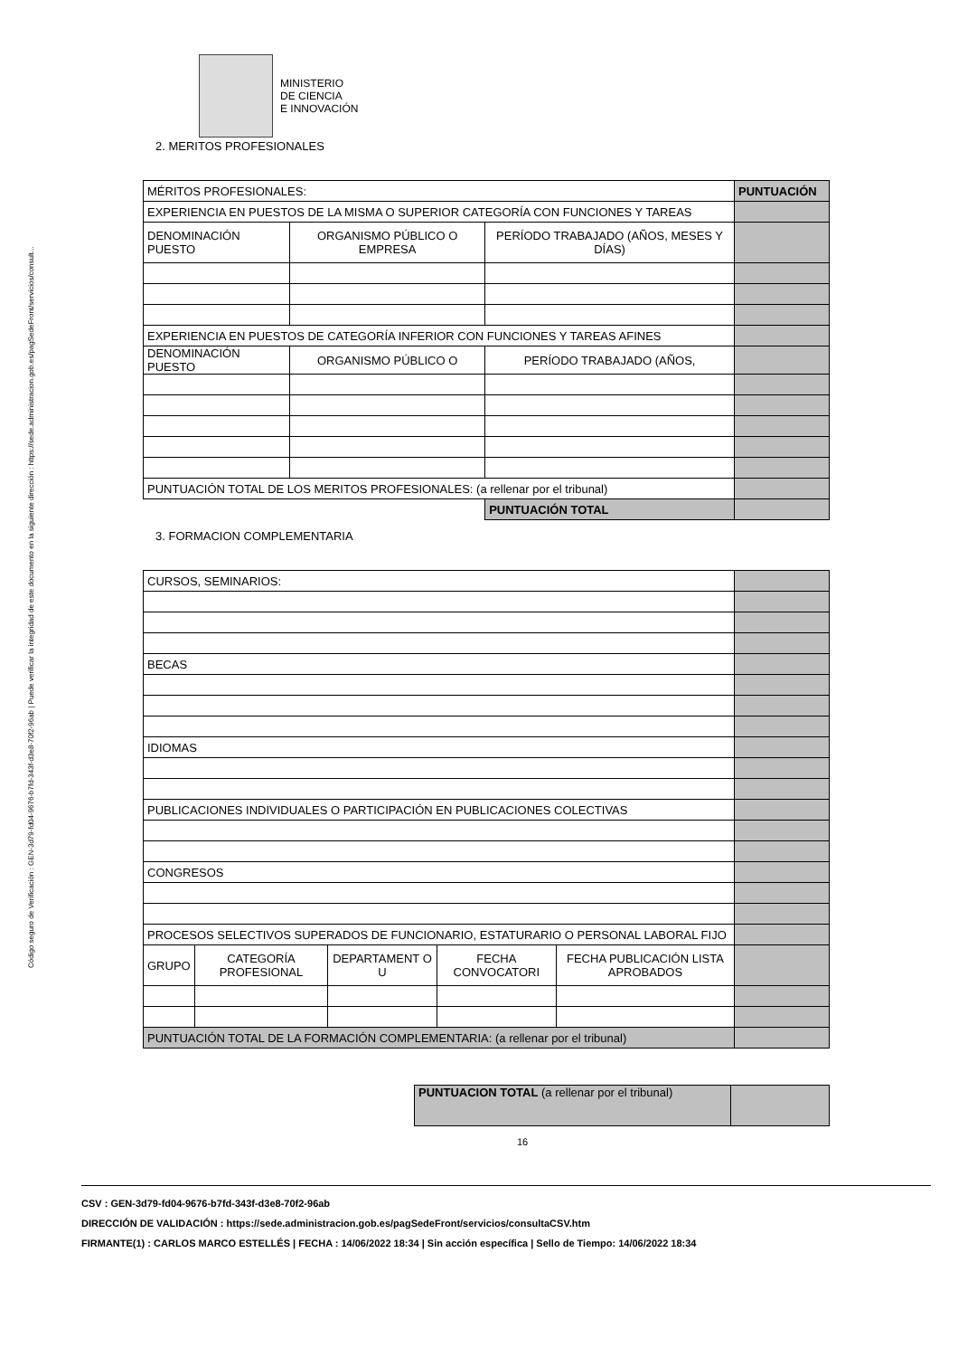Código seguro de Verificación : GEN-3d79-fd04-9676-b7fd-343f-d3e8-70f2-96ab | Puede verificar la integridad de este documento en la siguiente dirección : https://sede.administracion.gob.es/pagSedeFront/servicios/consult...
MINISTERIO
DE CIENCIA
E INNOVACIÓN
2. MERITOS PROFESIONALES
| MÉRITOS PROFESIONALES: | | | PUNTUACIÓN |
| EXPERIENCIA EN PUESTOS DE LA MISMA O SUPERIOR CATEGORÍA CON FUNCIONES Y TAREAS | | | |
| DENOMINACIÓN PUESTO | ORGANISMO PÚBLICO O EMPRESA | PERÍODO TRABAJADO (AÑOS, MESES Y DÍAS) | |
| EXPERIENCIA EN PUESTOS DE CATEGORÍA INFERIOR CON FUNCIONES Y TAREAS AFINES | | | |
| DENOMINACIÓN PUESTO | ORGANISMO PÚBLICO O | PERÍODO TRABAJADO (AÑOS, | |
| PUNTUACIÓN TOTAL DE LOS MERITOS PROFESIONALES: (a rellenar por el tribunal) | | | |
| | | PUNTUACIÓN TOTAL | |
3. FORMACION COMPLEMENTARIA
| CURSOS, SEMINARIOS: | | | | | |
| BECAS | | | | | |
| IDIOMAS | | | | | |
| PUBLICACIONES INDIVIDUALES O PARTICIPACIÓN EN PUBLICACIONES COLECTIVAS | | | | | |
| CONGRESOS | | | | | |
| PROCESOS SELECTIVOS SUPERADOS DE FUNCIONARIO, ESTATURARIO O PERSONAL LABORAL FIJO | | | | | |
| GRUPO | CATEGORÍA PROFESIONAL | DEPARTAMENT O U | FECHA CONVOCATORI | FECHA PUBLICACIÓN LISTA APROBADOS | |
| PUNTUACIÓN TOTAL DE LA FORMACIÓN COMPLEMENTARIA: (a rellenar por el tribunal) | | | | | |
| PUNTUACION TOTAL (a rellenar por el tribunal) | |
16
CSV : GEN-3d79-fd04-9676-b7fd-343f-d3e8-70f2-96ab
DIRECCIÓN DE VALIDACIÓN : https://sede.administracion.gob.es/pagSedeFront/servicios/consultaCSV.htm
FIRMANTE(1) : CARLOS MARCO ESTELLÉS | FECHA : 14/06/2022 18:34 | Sin acción específica | Sello de Tiempo: 14/06/2022 18:34